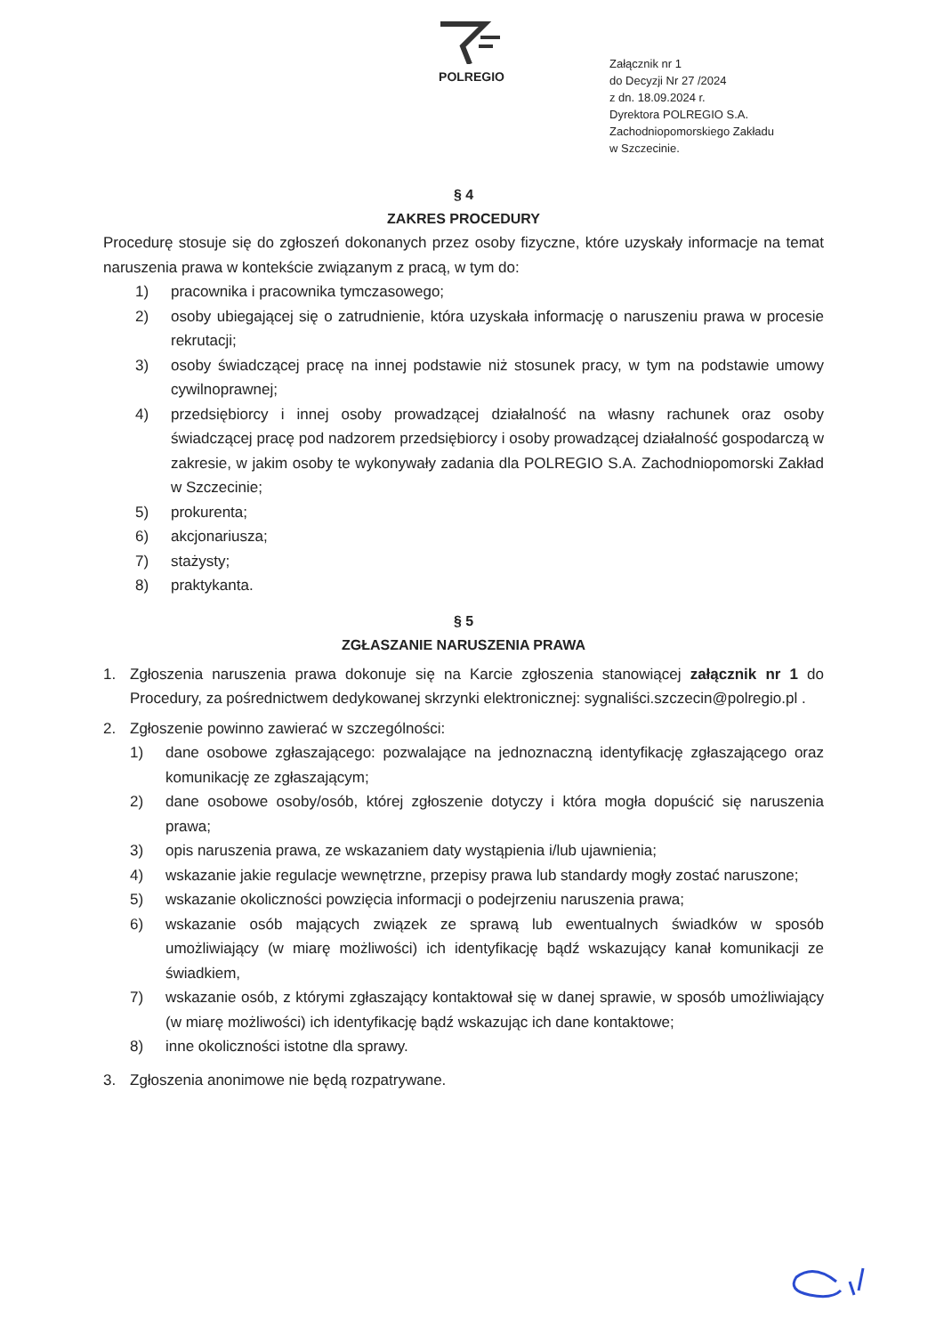POLREGIO
Załącznik nr 1
do Decyzji Nr 27 /2024
z dn. 18.09.2024 r.
Dyrektora POLREGIO S.A.
Zachodniopomorskiego Zakładu
w Szczecinie.
§ 4
ZAKRES PROCEDURY
Procedurę stosuje się do zgłoszeń dokonanych przez osoby fizyczne, które uzyskały informacje na temat naruszenia prawa w kontekście związanym z pracą, w tym do:
1) pracownika i pracownika tymczasowego;
2) osoby ubiegającej się o zatrudnienie, która uzyskała informację o naruszeniu prawa w procesie rekrutacji;
3) osoby świadczącej pracę na innej podstawie niż stosunek pracy, w tym na podstawie umowy cywilnoprawnej;
4) przedsiębiorcy i innej osoby prowadzącej działalność na własny rachunek oraz osoby świadczącej pracę pod nadzorem przedsiębiorcy i osoby prowadzącej działalność gospodarczą w zakresie, w jakim osoby te wykonywały zadania dla POLREGIO S.A. Zachodniopomorski Zakład w Szczecinie;
5) prokurenta;
6) akcjonariusza;
7) stażysty;
8) praktykanta.
§ 5
ZGŁASZANIE NARUSZENIA PRAWA
1. Zgłoszenia naruszenia prawa dokonuje się na Karcie zgłoszenia stanowiącej załącznik nr 1 do Procedury, za pośrednictwem dedykowanej skrzynki elektronicznej: sygnaliści.szczecin@polregio.pl .
2. Zgłoszenie powinno zawierać w szczególności:
1) dane osobowe zgłaszającego: pozwalające na jednoznaczną identyfikację zgłaszającego oraz komunikację ze zgłaszającym;
2) dane osobowe osoby/osób, której zgłoszenie dotyczy i która mogła dopuścić się naruszenia prawa;
3) opis naruszenia prawa, ze wskazaniem daty wystąpienia i/lub ujawnienia;
4) wskazanie jakie regulacje wewnętrzne, przepisy prawa lub standardy mogły zostać naruszone;
5) wskazanie okoliczności powzięcia informacji o podejrzeniu naruszenia prawa;
6) wskazanie osób mających związek ze sprawą lub ewentualnych świadków w sposób umożliwiający (w miarę możliwości) ich identyfikację bądź wskazujący kanał komunikacji ze świadkiem,
7) wskazanie osób, z którymi zgłaszający kontaktował się w danej sprawie, w sposób umożliwiający (w miarę możliwości) ich identyfikację bądź wskazując ich dane kontaktowe;
8) inne okoliczności istotne dla sprawy.
3. Zgłoszenia anonimowe nie będą rozpatrywane.